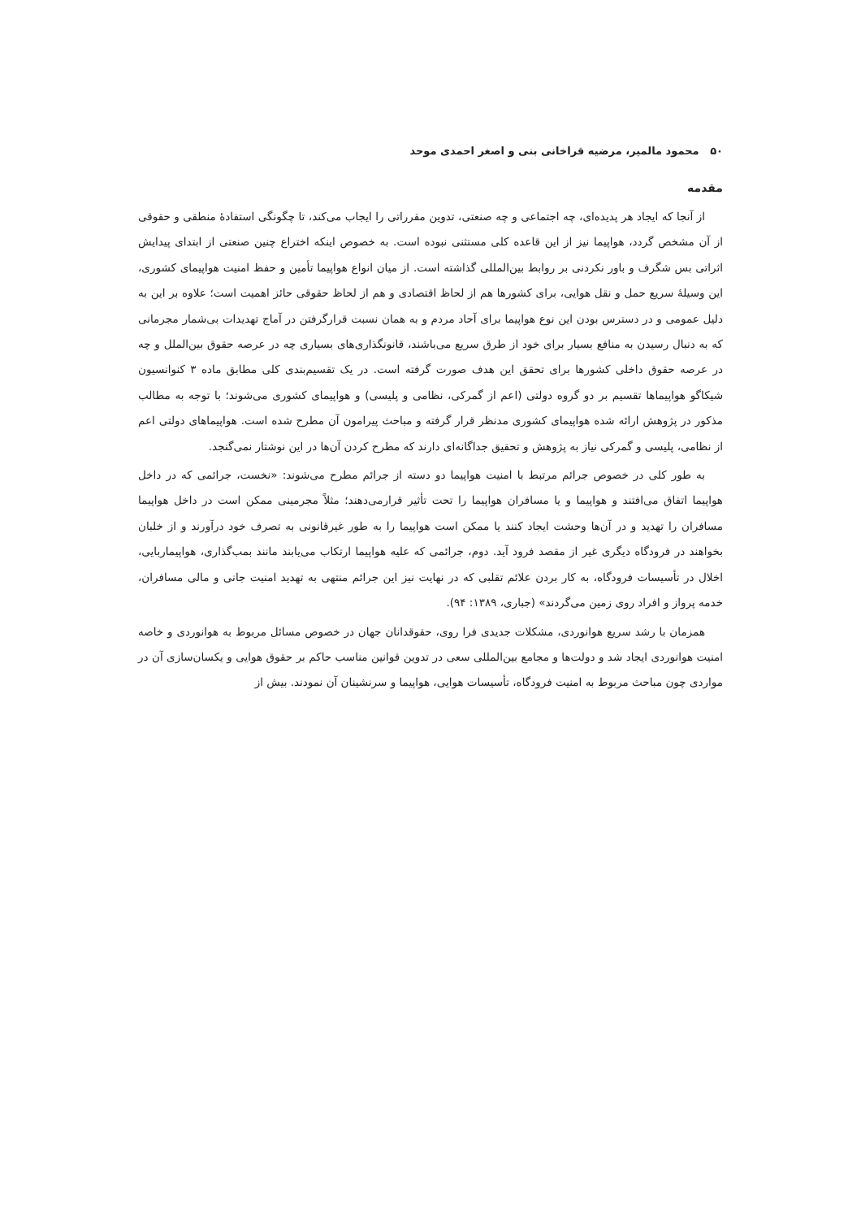۵۰ محمود مالمیر، مرضیه قراخانی بنی و اصغر احمدی موحد
مقدمه
از آنجا که ایجاد هر پدیده‌ای، چه اجتماعی و چه صنعتی، تدوین مقرراتی را ایجاب می‌کند، تا چگونگی استفادهٔ منطقی و حقوقی از آن مشخص گردد، هواپیما نیز از این قاعده کلی مستثنی نبوده است. به خصوص اینکه اختراع چنین صنعتی از ابتدای پیدایش اثراتی بس شگرف و باور نکردنی بر روابط بین‌المللی گذاشته است. از میان انواع هواپیما تأمین و حفظ امنیت هواپیمای کشوری، این وسیلهٔ سریع حمل و نقل هوایی، برای کشورها هم از لحاظ اقتصادی و هم از لحاظ حقوقی حائز اهمیت است؛ علاوه بر این به دلیل عمومی و در دسترس بودن این نوع هواپیما برای آحاد مردم و به همان نسبت قرارگرفتن در آماج تهدیدات بی‌شمار مجرمانی که به دنبال رسیدن به منافع بسیار برای خود از طرق سریع می‌باشند، قانونگذاری‌های بسیاری چه در عرصه حقوق بین‌الملل و چه در عرصه حقوق داخلی کشورها برای تحقق این هدف صورت گرفته است. در یک تقسیم‌بندی کلی مطابق ماده ۳ کنوانسیون شیکاگو هواپیماها تقسیم بر دو گروه دولتی (اعم از گمرکی، نظامی و پلیسی) و هواپیمای کشوری می‌شوند؛ با توجه به مطالب مذکور در پژوهش ارائه شده هواپیمای کشوری مدنظر قرار گرفته و مباحث پیرامون آن مطرح شده است. هواپیماهای دولتی اعم از نظامی، پلیسی و گمرکی نیاز به پژوهش و تحقیق جداگانه‌ای دارند که مطرح کردن آن‌ها در این نوشتار نمی‌گنجد.
به طور کلی در خصوص جرائم مرتبط با امنیت هواپیما دو دسته از جرائم مطرح می‌شوند: «نخست، جرائمی که در داخل هواپیما اتفاق می‌افتند و هواپیما و یا مسافران هواپیما را تحت تأثیر قرارمی‌دهند؛ مثلاً مجرمینی ممکن است در داخل هواپیما مسافران را تهدید و در آن‌ها وحشت ایجاد کنند یا ممکن است هواپیما را به طور غیرقانونی به تصرف خود درآورند و از خلبان بخواهند در فرودگاه دیگری غیر از مقصد فرود آید. دوم، جرائمی که علیه هواپیما ارتکاب می‌یابند مانند بمب‌گذاری، هواپیماربایی، اخلال در تأسیسات فرودگاه، به کار بردن علائم تقلبی که در نهایت نیز این جرائم منتهی به تهدید امنیت جانی و مالی مسافران، خدمه پرواز و افراد روی زمین می‌گردند» (جباری، ۱۳۸۹: ۹۴).
همزمان با رشد سریع هوانوردی، مشکلات جدیدی فرا روی، حقوقدانان جهان در خصوص مسائل مربوط به هوانوردی و خاصه امنیت هوانوردی ایجاد شد و دولت‌ها و مجامع بین‌المللی سعی در تدوین قوانین مناسب حاکم بر حقوق هوایی و یکسان‌سازی آن در مواردی چون مباحث مربوط به امنیت فرودگاه، تأسیسات هوایی، هواپیما و سرنشینان آن نمودند. بیش از